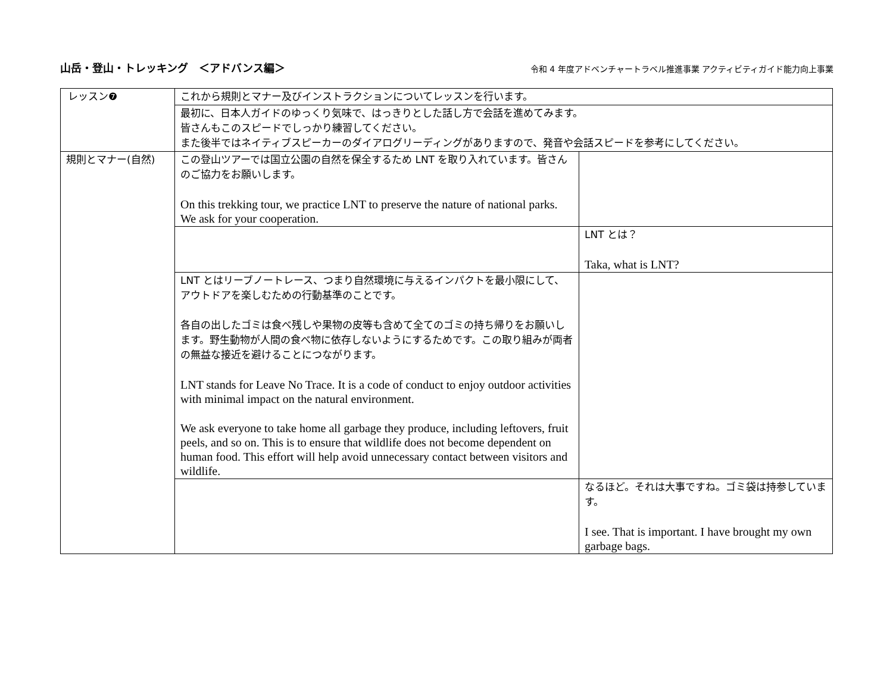山岳・登山・トレッキング　＜アドバンス編＞
令和 4 年度アドベンチャートラベル推進事業 アクティビティガイド能力向上事業
| レッスン❼ | これから規則とマナー及びインストラクションについてレッスンを行います。 | |
| | 最初に、日本人ガイドのゆっくり気味で、はっきりとした話し方で会話を進めてみます。 皆さんもこのスピードでしっかり練習してください。 また後半ではネイティブスピーカーのダイアログリーディングがありますので、発音や会話スピードを参考にしてください。 | |
| 規則とマナー(自然) | この登山ツアーでは国立公園の自然を保全するため LNT を取り入れています。皆さんのご協力をお願いします。 On this trekking tour, we practice LNT to preserve the nature of national parks. We ask for your cooperation. | |
| | | LNT とは？ Taka, what is LNT? |
| | LNT とはリーブノートレース、つまり自然環境に与えるインパクトを最小限にして、アウトドアを楽しむための行動基準のことです。 各自の出したゴミは食べ残しや果物の皮等も含めて全てのゴミの持ち帰りをお願いします。野生動物が人間の食べ物に依存しないようにするためです。この取り組みが両者の無益な接近を避けることにつながります。 LNT stands for Leave No Trace. It is a code of conduct to enjoy outdoor activities with minimal impact on the natural environment. We ask everyone to take home all garbage they produce, including leftovers, fruit peels, and so on. This is to ensure that wildlife does not become dependent on human food. This effort will help avoid unnecessary contact between visitors and wildlife. | |
| | | なるほど。それは大事ですね。ゴミ袋は持参しています。 I see. That is important. I have brought my own garbage bags. |